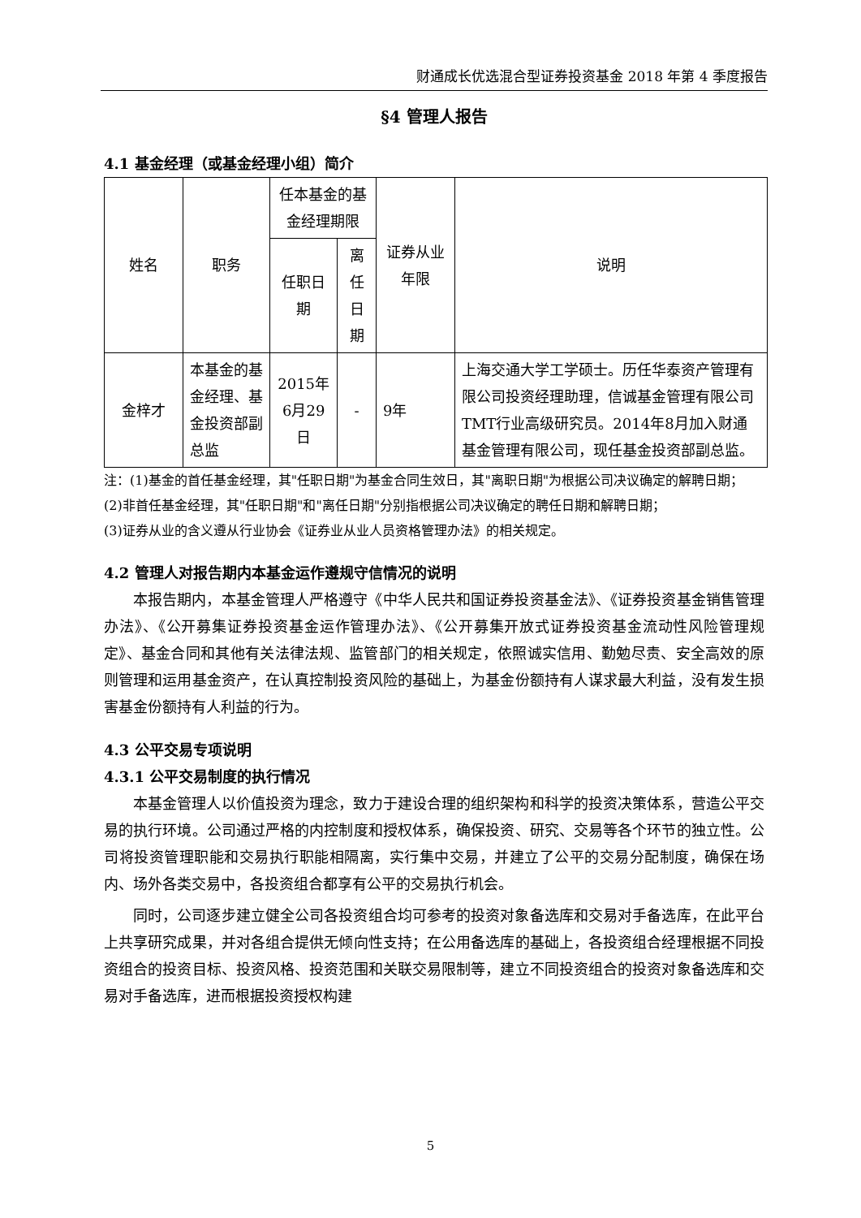财通成长优选混合型证券投资基金 2018 年第 4 季度报告
§4 管理人报告
4.1 基金经理（或基金经理小组）简介
| 姓名 | 职务 | 任本基金的基金经理期限 | | 证券从业年限 | 说明 |
| --- | --- | --- | --- | --- | --- |
| | | 任职日期 | 离任日期 | | |
| 金梓才 | 本基金的基金经理、基金投资部副总监 | 2015年6月29日 | - | 9年 | 上海交通大学工学硕士。历任华泰资产管理有限公司投资经理助理，信诚基金管理有限公司TMT行业高级研究员。2014年8月加入财通基金管理有限公司，现任基金投资部副总监。 |
注：(1)基金的首任基金经理，其"任职日期"为基金合同生效日，其"离职日期"为根据公司决议确定的解聘日期；
(2)非首任基金经理，其"任职日期"和"离任日期"分别指根据公司决议确定的聘任日期和解聘日期；
(3)证券从业的含义遵从行业协会《证券业从业人员资格管理办法》的相关规定。
4.2 管理人对报告期内本基金运作遵规守信情况的说明
本报告期内，本基金管理人严格遵守《中华人民共和国证券投资基金法》、《证券投资基金销售管理办法》、《公开募集证券投资基金运作管理办法》、《公开募集开放式证券投资基金流动性风险管理规定》、基金合同和其他有关法律法规、监管部门的相关规定，依照诚实信用、勤勉尽责、安全高效的原则管理和运用基金资产，在认真控制投资风险的基础上，为基金份额持有人谋求最大利益，没有发生损害基金份额持有人利益的行为。
4.3 公平交易专项说明
4.3.1 公平交易制度的执行情况
本基金管理人以价值投资为理念，致力于建设合理的组织架构和科学的投资决策体系，营造公平交易的执行环境。公司通过严格的内控制度和授权体系，确保投资、研究、交易等各个环节的独立性。公司将投资管理职能和交易执行职能相隔离，实行集中交易，并建立了公平的交易分配制度，确保在场内、场外各类交易中，各投资组合都享有公平的交易执行机会。
同时，公司逐步建立健全公司各投资组合均可参考的投资对象备选库和交易对手备选库，在此平台上共享研究成果，并对各组合提供无倾向性支持；在公用备选库的基础上，各投资组合经理根据不同投资组合的投资目标、投资风格、投资范围和关联交易限制等，建立不同投资组合的投资对象备选库和交易对手备选库，进而根据投资授权构建
5